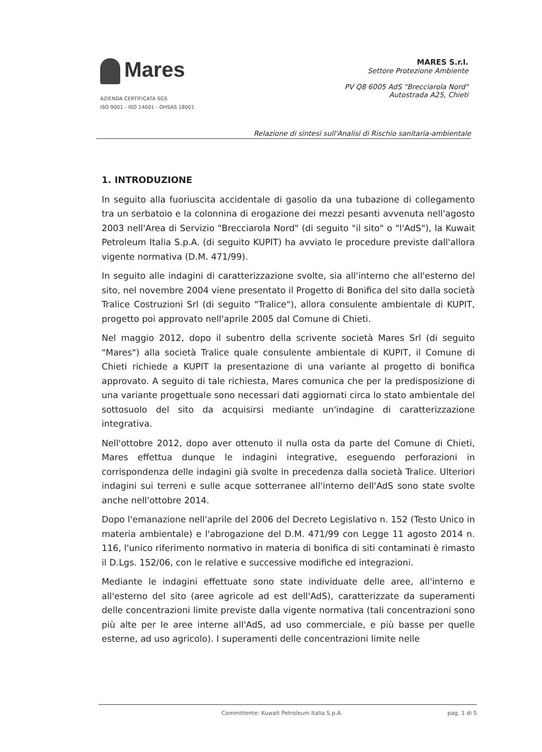Mares
AZIENDA CERTIFICATA SGS
ISO 9001 - ISO 14001 - OHSAS 18001
MARES S.r.l.
Settore Protezione Ambiente
PV Q8 6005 AdS "Brecciarola Nord"
Autostrada A25, Chieti
Relazione di sintesi sull'Analisi di Rischio sanitaria-ambientale
1. INTRODUZIONE
In seguito alla fuoriuscita accidentale di gasolio da una tubazione di collegamento tra un serbatoio e la colonnina di erogazione dei mezzi pesanti avvenuta nell'agosto 2003 nell'Area di Servizio "Brecciarola Nord" (di seguito "il sito" o "l'AdS"), la Kuwait Petroleum Italia S.p.A. (di seguito KUPIT) ha avviato le procedure previste dall'allora vigente normativa (D.M. 471/99).
In seguito alle indagini di caratterizzazione svolte, sia all'interno che all'esterno del sito, nel novembre 2004 viene presentato il Progetto di Bonifica del sito dalla società Tralice Costruzioni Srl (di seguito "Tralice"), allora consulente ambientale di KUPIT, progetto poi approvato nell'aprile 2005 dal Comune di Chieti.
Nel maggio 2012, dopo il subentro della scrivente società Mares Srl (di seguito "Mares") alla società Tralice quale consulente ambientale di KUPIT, il Comune di Chieti richiede a KUPIT la presentazione di una variante al progetto di bonifica approvato. A seguito di tale richiesta, Mares comunica che per la predisposizione di una variante progettuale sono necessari dati aggiornati circa lo stato ambientale del sottosuolo del sito da acquisirsi mediante un'indagine di caratterizzazione integrativa.
Nell'ottobre 2012, dopo aver ottenuto il nulla osta da parte del Comune di Chieti, Mares effettua dunque le indagini integrative, eseguendo perforazioni in corrispondenza delle indagini già svolte in precedenza dalla società Tralice. Ulteriori indagini sui terreni e sulle acque sotterranee all'interno dell'AdS sono state svolte anche nell'ottobre 2014.
Dopo l'emanazione nell'aprile del 2006 del Decreto Legislativo n. 152 (Testo Unico in materia ambientale) e l'abrogazione del D.M. 471/99 con Legge 11 agosto 2014 n. 116, l'unico riferimento normativo in materia di bonifica di siti contaminati è rimasto il D.Lgs. 152/06, con le relative e successive modifiche ed integrazioni.
Mediante le indagini effettuate sono state individuate delle aree, all'interno e all'esterno del sito (aree agricole ad est dell'AdS), caratterizzate da superamenti delle concentrazioni limite previste dalla vigente normativa (tali concentrazioni sono più alte per le aree interne all'AdS, ad uso commerciale, e più basse per quelle esterne, ad uso agricolo). I superamenti delle concentrazioni limite nelle
Committente: Kuwait Petroleum Italia S.p.A. pag. 1 di 5